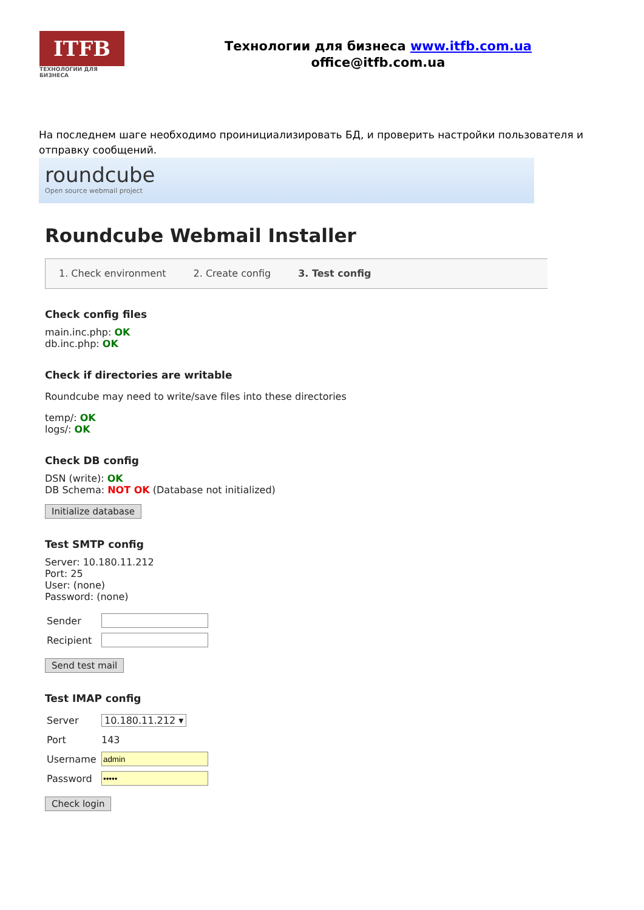ITFB
ТЕХНОЛОГИИ ДЛЯ БИЗНЕСА
Технологии для бизнеса www.itfb.com.ua
office@itfb.com.ua
На последнем шаге необходимо проинициализировать БД, и проверить настройки пользователя и отправку сообщений.
roundcube
Open source webmail project
Roundcube Webmail Installer
1. Check environment 2. Create config 3. Test config
Check config files
main.inc.php: OK
db.inc.php: OK
Check if directories are writable
Roundcube may need to write/save files into these directories
temp/: OK
logs/: OK
Check DB config
DSN (write): OK
DB Schema: NOT OK (Database not initialized)
Initialize database
Test SMTP config
Server: 10.180.11.212
Port: 25
User: (none)
Password: (none)
Sender
Recipient
Send test mail
Test IMAP config
Server 10.180.11.212 ▾
Port 143
Username
Password
Check login